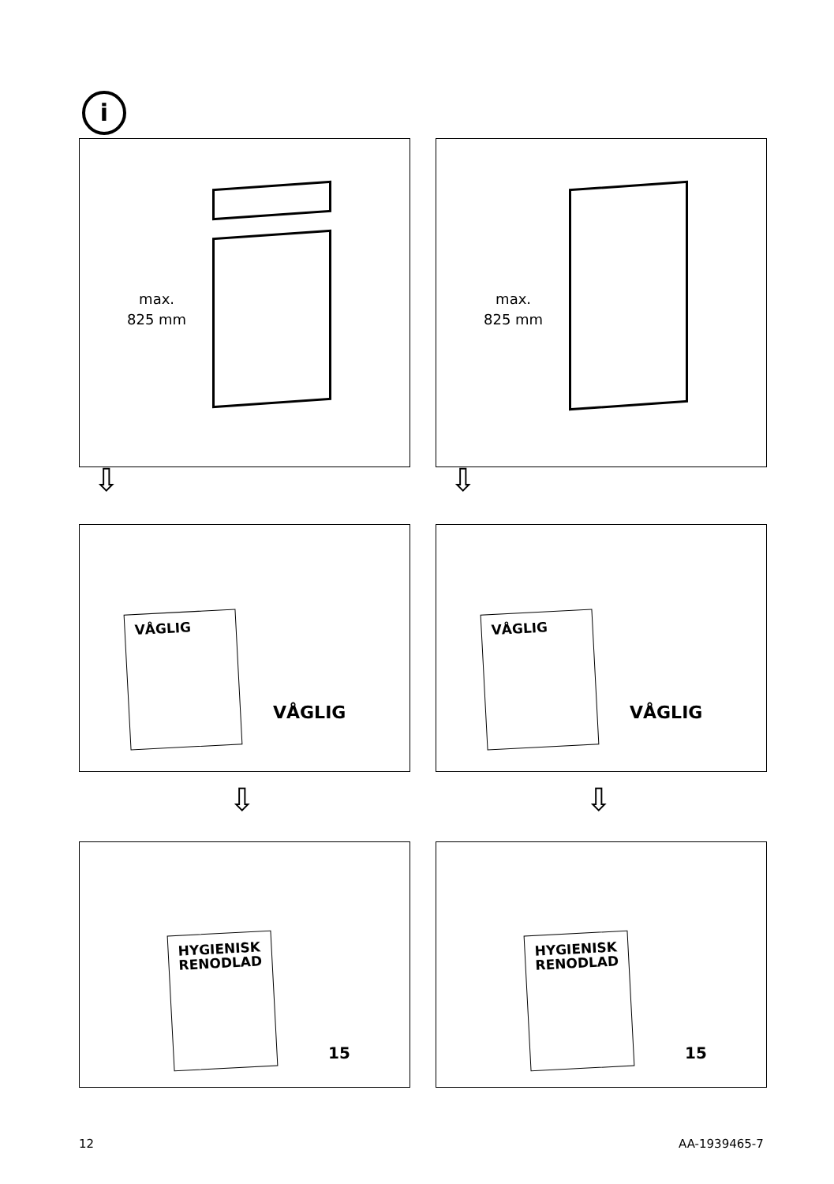i
max.
825 mm
max.
825 mm
⇩ ⇩
VÅGLIG
VÅGLIG
VÅGLIG
VÅGLIG
⇩ ⇩
HYGIENISK
RENODLAD
15
HYGIENISK
RENODLAD
15
12 AA-1939465-7